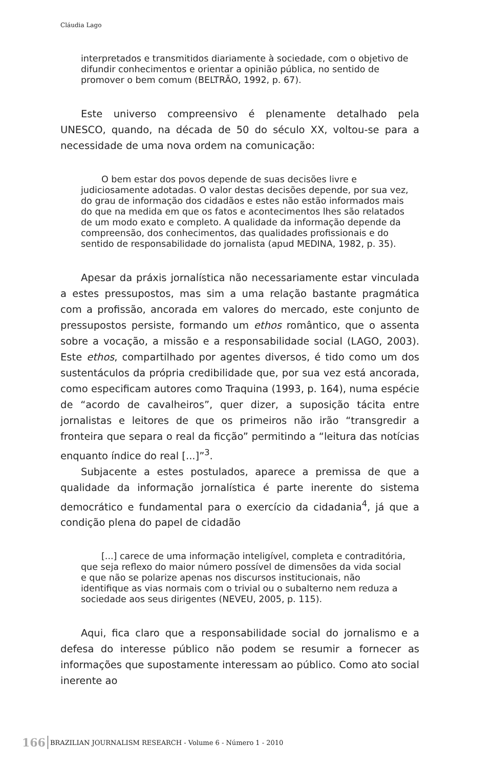Cláudia Lago
interpretados e transmitidos diariamente à sociedade, com o objetivo de difundir conhecimentos e orientar a opinião pública, no sentido de promover o bem comum (BELTRÃO, 1992, p. 67).
Este universo compreensivo é plenamente detalhado pela UNESCO, quando, na década de 50 do século XX, voltou-se para a necessidade de uma nova ordem na comunicação:
O bem estar dos povos depende de suas decisões livre e judiciosamente adotadas. O valor destas decisões depende, por sua vez, do grau de informação dos cidadãos e estes não estão informados mais do que na medida em que os fatos e acontecimentos lhes são relatados de um modo exato e completo. A qualidade da informação depende da compreensão, dos conhecimentos, das qualidades profissionais e do sentido de responsabilidade do jornalista (apud MEDINA, 1982, p. 35).
Apesar da práxis jornalística não necessariamente estar vinculada a estes pressupostos, mas sim a uma relação bastante pragmática com a profissão, ancorada em valores do mercado, este conjunto de pressupostos persiste, formando um ethos romântico, que o assenta sobre a vocação, a missão e a responsabilidade social (LAGO, 2003). Este ethos, compartilhado por agentes diversos, é tido como um dos sustentáculos da própria credibilidade que, por sua vez está ancorada, como especificam autores como Traquina (1993, p. 164), numa espécie de “acordo de cavalheiros”, quer dizer, a suposição tácita entre jornalistas e leitores de que os primeiros não irão “transgredir a fronteira que separa o real da ficção” permitindo a “leitura das notícias enquanto índice do real [...]”<sup>3</sup>.
Subjacente a estes postulados, aparece a premissa de que a qualidade da informação jornalística é parte inerente do sistema democrático e fundamental para o exercício da cidadania<sup>4</sup>, já que a condição plena do papel de cidadão
[...] carece de uma informação inteligível, completa e contraditória, que seja reflexo do maior número possível de dimensões da vida social e que não se polarize apenas nos discursos institucionais, não identifique as vias normais com o trivial ou o subalterno nem reduza a sociedade aos seus dirigentes (NEVEU, 2005, p. 115).
Aqui, fica claro que a responsabilidade social do jornalismo e a defesa do interesse público não podem se resumir a fornecer as informações que supostamente interessam ao público. Como ato social inerente ao
166 BRAZILIAN JOURNALISM RESEARCH - Volume 6 - Número 1 - 2010